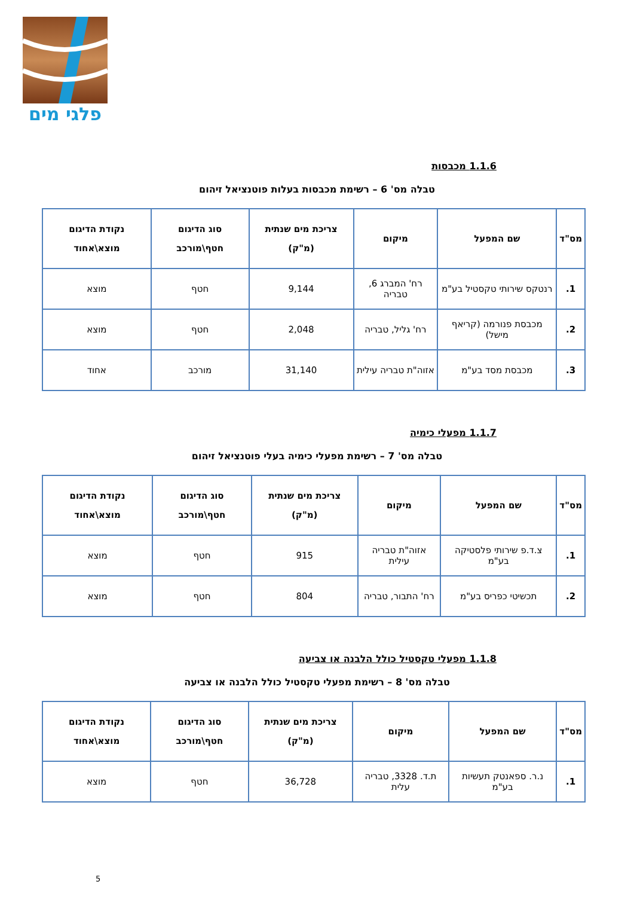פלגי מים
1.1.6 מכבסות
טבלה מס' 6 – רשימת מכבסות בעלות פוטנציאל זיהום
| מס"ד | שם המפעל | מיקום | צריכת מים שנתית (מ"ק) | סוג הדיגום חטף\מורכב | נקודת הדיגום מוצא\אחוד |
| --- | --- | --- | --- | --- | --- |
| 1. | רנטקס שירותי טקסטיל בע"מ | רח' המברג 6, טבריה | 9,144 | חטף | מוצא |
| 2. | מכבסת פנורמה (קריאף מישל) | רח' גליל, טבריה | 2,048 | חטף | מוצא |
| 3. | מכבסת מסד בע"מ | אזוה"ת טבריה עילית | 31,140 | מורכב | אחוד |
1.1.7 מפעלי כימיה
טבלה מס' 7 – רשימת מפעלי כימיה בעלי פוטנציאל זיהום
| מס"ד | שם המפעל | מיקום | צריכת מים שנתית (מ"ק) | סוג הדיגום חטף\מורכב | נקודת הדיגום מוצא\אחוד |
| --- | --- | --- | --- | --- | --- |
| 1. | צ.ד.פ שירותי פלסטיקה בע"מ | אזוה"ת טבריה עילית | 915 | חטף | מוצא |
| 2. | תכשיטי כפריס בע"מ | רח' התבור, טבריה | 804 | חטף | מוצא |
1.1.8 מפעלי טקסטיל כולל הלבנה או צביעה
טבלה מס' 8 – רשימת מפעלי טקסטיל כולל הלבנה או צביעה
| מס"ד | שם המפעל | מיקום | צריכת מים שנתית (מ"ק) | סוג הדיגום חטף\מורכב | נקודת הדיגום מוצא\אחוד |
| --- | --- | --- | --- | --- | --- |
| 1. | נ.ר. ספאנטק תעשיות בע"מ | ת.ד. 3328, טבריה עלית | 36,728 | חטף | מוצא |
5